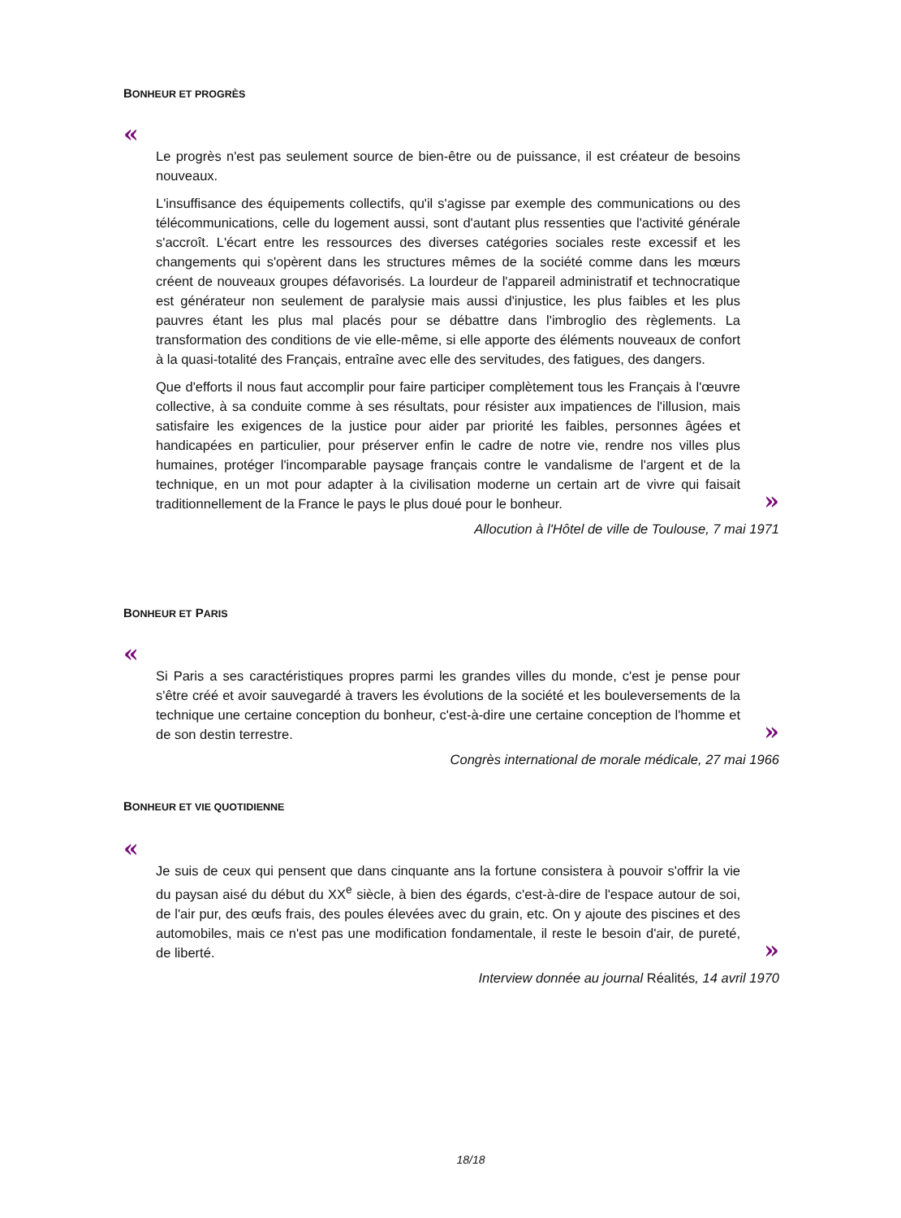BONHEUR ET PROGRÈS
«
Le progrès n'est pas seulement source de bien-être ou de puissance, il est créateur de besoins nouveaux.
L'insuffisance des équipements collectifs, qu'il s'agisse par exemple des communications ou des télécommunications, celle du logement aussi, sont d'autant plus ressenties que l'activité générale s'accroît. L'écart entre les ressources des diverses catégories sociales reste excessif et les changements qui s'opèrent dans les structures mêmes de la société comme dans les mœurs créent de nouveaux groupes défavorisés. La lourdeur de l'appareil administratif et technocratique est générateur non seulement de paralysie mais aussi d'injustice, les plus faibles et les plus pauvres étant les plus mal placés pour se débattre dans l'imbroglio des règlements. La transformation des conditions de vie elle-même, si elle apporte des éléments nouveaux de confort à la quasi-totalité des Français, entraîne avec elle des servitudes, des fatigues, des dangers.
Que d'efforts il nous faut accomplir pour faire participer complètement tous les Français à l'œuvre collective, à sa conduite comme à ses résultats, pour résister aux impatiences de l'illusion, mais satisfaire les exigences de la justice pour aider par priorité les faibles, personnes âgées et handicapées en particulier, pour préserver enfin le cadre de notre vie, rendre nos villes plus humaines, protéger l'incomparable paysage français contre le vandalisme de l'argent et de la technique, en un mot pour adapter à la civilisation moderne un certain art de vivre qui faisait traditionnellement de la France le pays le plus doué pour le bonheur.
»
Allocution à l'Hôtel de ville de Toulouse, 7 mai 1971
BONHEUR ET PARIS
«
Si Paris a ses caractéristiques propres parmi les grandes villes du monde, c'est je pense pour s'être créé et avoir sauvegardé à travers les évolutions de la société et les bouleversements de la technique une certaine conception du bonheur, c'est-à-dire une certaine conception de l'homme et de son destin terrestre.
»
Congrès international de morale médicale, 27 mai 1966
BONHEUR ET VIE QUOTIDIENNE
«
Je suis de ceux qui pensent que dans cinquante ans la fortune consistera à pouvoir s'offrir la vie du paysan aisé du début du XX<sup>e</sup> siècle, à bien des égards, c'est-à-dire de l'espace autour de soi, de l'air pur, des œufs frais, des poules élevées avec du grain, etc. On y ajoute des piscines et des automobiles, mais ce n'est pas une modification fondamentale, il reste le besoin d'air, de pureté, de liberté.
»
Interview donnée au journal Réalités, 14 avril 1970
18/18